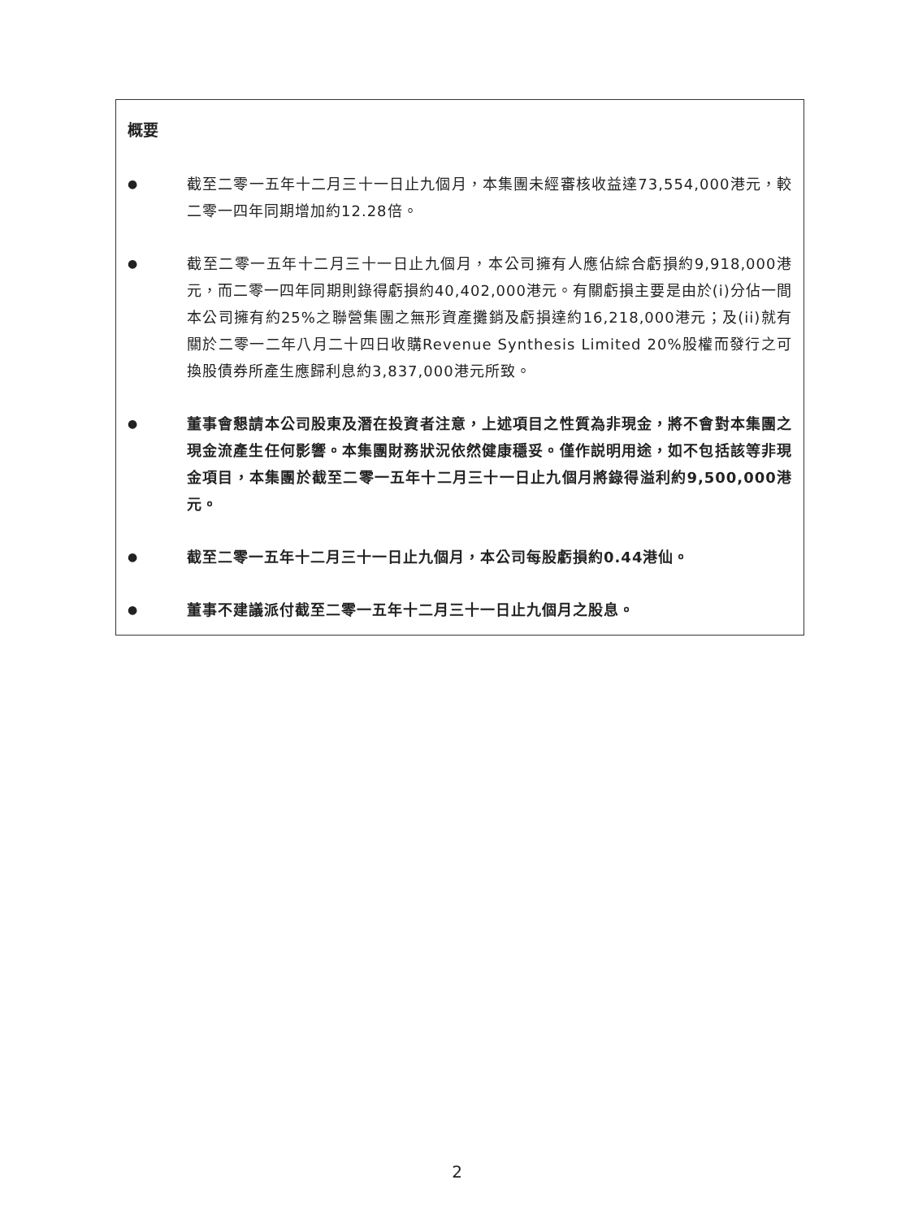概要
●
截至二零一五年十二月三十一日止九個月，本集團未經審核收益達73,554,000港元，較二零一四年同期增加約12.28倍。
●
截至二零一五年十二月三十一日止九個月，本公司擁有人應佔綜合虧損約9,918,000港元，而二零一四年同期則錄得虧損約40,402,000港元。有關虧損主要是由於(i)分佔一間本公司擁有約25%之聯營集團之無形資產攤銷及虧損達約16,218,000港元；及(ii)就有關於二零一二年八月二十四日收購Revenue Synthesis Limited 20%股權而發行之可換股債券所產生應歸利息約3,837,000港元所致。
●
董事會懇請本公司股東及潛在投資者注意，上述項目之性質為非現金，將不會對本集團之現金流產生任何影響。本集團財務狀況依然健康穩妥。僅作説明用途，如不包括該等非現金項目，本集團於截至二零一五年十二月三十一日止九個月將錄得溢利約9,500,000港元。
●
截至二零一五年十二月三十一日止九個月，本公司每股虧損約0.44港仙。
●
董事不建議派付截至二零一五年十二月三十一日止九個月之股息。
2